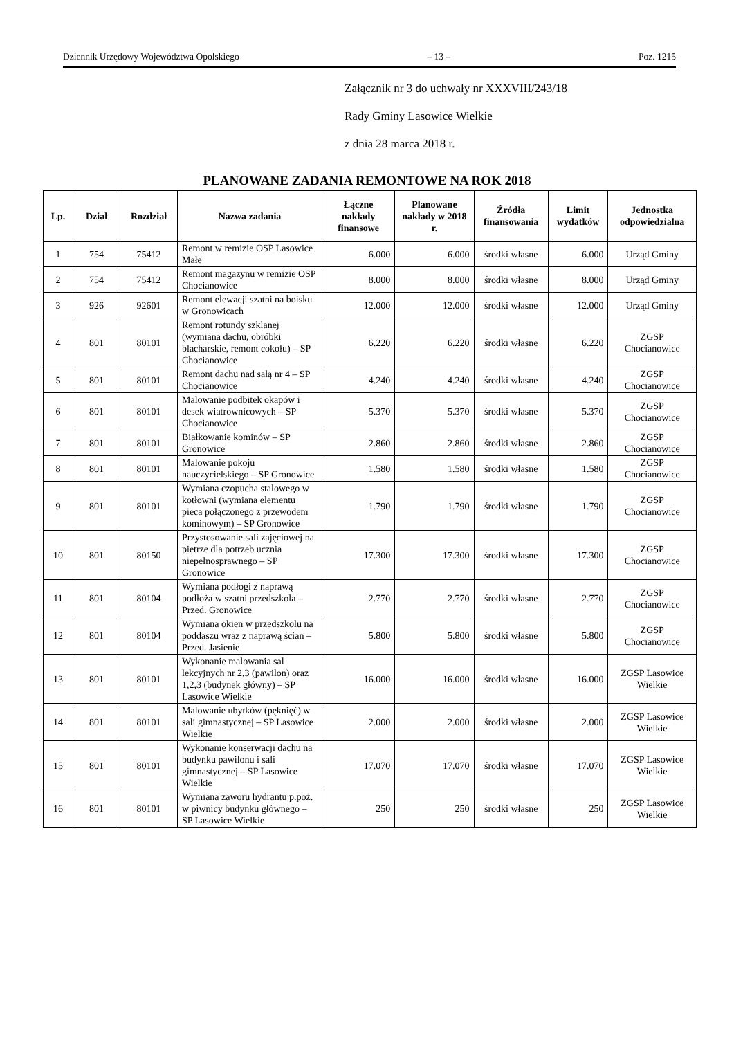Dziennik Urzędowy Województwa Opolskiego – 13 – Poz. 1215
Załącznik nr 3 do uchwały nr XXXVIII/243/18
Rady Gminy Lasowice Wielkie
z dnia 28 marca 2018 r.
PLANOWANE ZADANIA REMONTOWE NA ROK 2018
| Lp. | Dział | Rozdział | Nazwa zadania | Łączne nakłady finansowe | Planowane nakłady w 2018 r. | Źródła finansowania | Limit wydatków | Jednostka odpowiedzialna |
| --- | --- | --- | --- | --- | --- | --- | --- | --- |
| 1 | 754 | 75412 | Remont w remizie OSP Lasowice Małe | 6.000 | 6.000 | środki własne | 6.000 | Urząd Gminy |
| 2 | 754 | 75412 | Remont magazynu w remizie OSP Chocianowice | 8.000 | 8.000 | środki własne | 8.000 | Urząd Gminy |
| 3 | 926 | 92601 | Remont elewacji szatni na boisku w Gronowicach | 12.000 | 12.000 | środki własne | 12.000 | Urząd Gminy |
| 4 | 801 | 80101 | Remont rotundy szklanej (wymiana dachu, obróbki blacharskie, remont cokołu) – SP Chocianowice | 6.220 | 6.220 | środki własne | 6.220 | ZGSP Chocianowice |
| 5 | 801 | 80101 | Remont dachu nad salą nr 4 – SP Chocianowice | 4.240 | 4.240 | środki własne | 4.240 | ZGSP Chocianowice |
| 6 | 801 | 80101 | Malowanie podbitek okapów i desek wiatrownicowych – SP Chocianowice | 5.370 | 5.370 | środki własne | 5.370 | ZGSP Chocianowice |
| 7 | 801 | 80101 | Białkowanie kominów – SP Gronowice | 2.860 | 2.860 | środki własne | 2.860 | ZGSP Chocianowice |
| 8 | 801 | 80101 | Malowanie pokoju nauczycielskiego – SP Gronowice | 1.580 | 1.580 | środki własne | 1.580 | ZGSP Chocianowice |
| 9 | 801 | 80101 | Wymiana czopucha stalowego w kotłowni (wymiana elementu pieca połączonego z przewodem kominowym) – SP Gronowice | 1.790 | 1.790 | środki własne | 1.790 | ZGSP Chocianowice |
| 10 | 801 | 80150 | Przystosowanie sali zajęciowej na piętrze dla potrzeb ucznia niepełnosprawnego – SP Gronowice | 17.300 | 17.300 | środki własne | 17.300 | ZGSP Chocianowice |
| 11 | 801 | 80104 | Wymiana podłogi z naprawą podłoża w szatni przedszkola – Przed. Gronowice | 2.770 | 2.770 | środki własne | 2.770 | ZGSP Chocianowice |
| 12 | 801 | 80104 | Wymiana okien w przedszkolu na poddaszu wraz z naprawą ścian – Przed. Jasienie | 5.800 | 5.800 | środki własne | 5.800 | ZGSP Chocianowice |
| 13 | 801 | 80101 | Wykonanie malowania sal lekcyjnych nr 2,3 (pawilon) oraz 1,2,3 (budynek główny) – SP Lasowice Wielkie | 16.000 | 16.000 | środki własne | 16.000 | ZGSP Lasowice Wielkie |
| 14 | 801 | 80101 | Malowanie ubytków (pęknięć) w sali gimnastycznej – SP Lasowice Wielkie | 2.000 | 2.000 | środki własne | 2.000 | ZGSP Lasowice Wielkie |
| 15 | 801 | 80101 | Wykonanie konserwacji dachu na budynku pawilonu i sali gimnastycznej – SP Lasowice Wielkie | 17.070 | 17.070 | środki własne | 17.070 | ZGSP Lasowice Wielkie |
| 16 | 801 | 80101 | Wymiana zaworu hydrantu p.poż. w piwnicy budynku głównego – SP Lasowice Wielkie | 250 | 250 | środki własne | 250 | ZGSP Lasowice Wielkie |